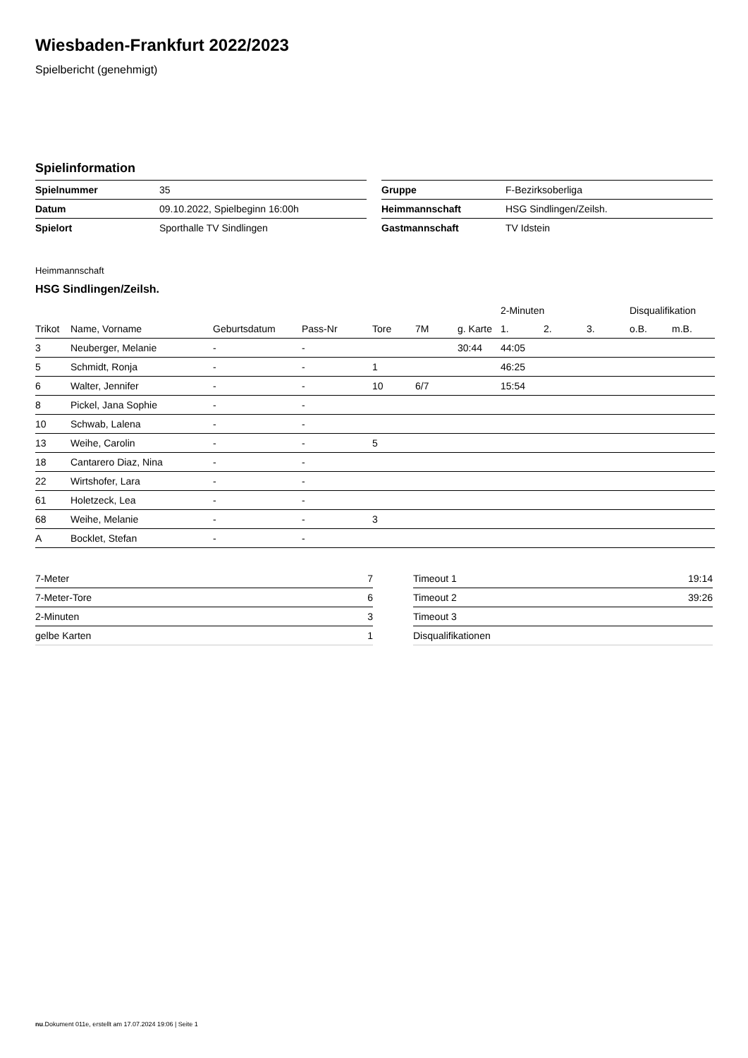Wiesbaden-Frankfurt 2022/2023
Spielbericht (genehmigt)
Spielinformation
| Spielnummer | 35 |
| Datum | 09.10.2022, Spielbeginn 16:00h |
| Spielort | Sporthalle TV Sindlingen |
| Gruppe | F-Bezirksoberliga |
| Heimmannschaft | HSG Sindlingen/Zeilsh. |
| Gastmannschaft | TV Idstein |
Heimmannschaft
HSG Sindlingen/Zeilsh.
| | | | | | | | 2-Minuten | | | Disqualifikation | |
| --- | --- | --- | --- | --- | --- | --- | --- | --- | --- | --- | --- |
| Trikot | Name, Vorname | Geburtsdatum | Pass-Nr | Tore | 7M | g. Karte | 1. | 2. | 3. | o.B. | m.B. |
| 3 | Neuberger, Melanie | - | - | | | 30:44 | 44:05 | | | | |
| 5 | Schmidt, Ronja | - | - | 1 | | | 46:25 | | | | |
| 6 | Walter, Jennifer | - | - | 10 | 6/7 | | 15:54 | | | | |
| 8 | Pickel, Jana Sophie | - | - | | | | | | | | |
| 10 | Schwab, Lalena | - | - | | | | | | | | |
| 13 | Weihe, Carolin | - | - | 5 | | | | | | | |
| 18 | Cantarero Diaz, Nina | - | - | | | | | | | | |
| 22 | Wirtshofer, Lara | - | - | | | | | | | | |
| 61 | Holetzeck, Lea | - | - | | | | | | | | |
| 68 | Weihe, Melanie | - | - | 3 | | | | | | | |
| A | Bocklet, Stefan | - | - | | | | | | | | |
| 7-Meter | 7 |
| 7-Meter-Tore | 6 |
| 2-Minuten | 3 |
| gelbe Karten | 1 |
| Timeout 1 | 19:14 |
| Timeout 2 | 39:26 |
| Timeout 3 | |
| Disqualifikationen | |
nu.Dokument 011e, erstellt am 17.07.2024 19:06 | Seite 1